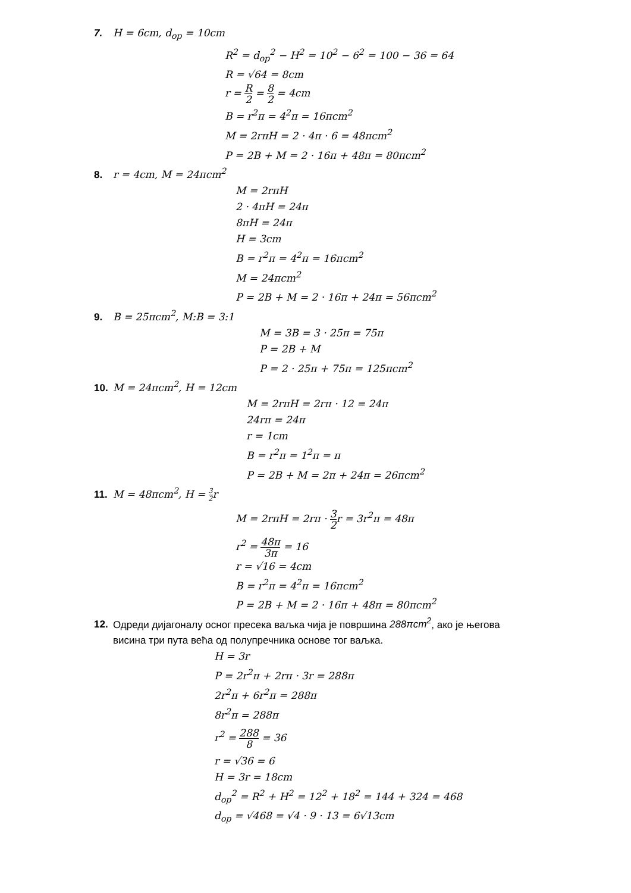7. H = 6cm, d<sub>op</sub> = 10cm
R<sup>2</sup> = d<sub>op</sub><sup>2</sup> − H<sup>2</sup> = 10<sup>2</sup> − 6<sup>2</sup> = 100 − 36 = 64
R = √64 = 8cm
r = R 2 = 8 2 = 4cm
B = r<sup>2</sup>π = 4<sup>2</sup>π = 16πcm<sup>2</sup>
M = 2rπH = 2 · 4π · 6 = 48πcm<sup>2</sup>
P = 2B + M = 2 · 16π + 48π = 80πcm<sup>2</sup>
8. r = 4cm, M = 24πcm<sup>2</sup>
M = 2rπH
2 · 4πH = 24π
8πH = 24π
H = 3cm
B = r<sup>2</sup>π = 4<sup>2</sup>π = 16πcm<sup>2</sup>
M = 24πcm<sup>2</sup>
P = 2B + M = 2 · 16π + 24π = 56πcm<sup>2</sup>
9. B = 25πcm<sup>2</sup>, M:B = 3:1
M = 3B = 3 · 25π = 75π
P = 2B + M
P = 2 · 25π + 75π = 125πcm<sup>2</sup>
10. M = 24πcm<sup>2</sup>, H = 12cm
M = 2rπH = 2rπ · 12 = 24π
24rπ = 24π
r = 1cm
B = r<sup>2</sup>π = 1<sup>2</sup>π = π
P = 2B + M = 2π + 24π = 26πcm<sup>2</sup>
11. M = 48πcm<sup>2</sup>, H = 3 2r
M = 2rπH = 2rπ · 3 2r = 3r<sup>2</sup>π = 48π
r<sup>2</sup> = 48π 3π = 16
r = √16 = 4cm
B = r<sup>2</sup>π = 4<sup>2</sup>π = 16πcm<sup>2</sup>
P = 2B + M = 2 · 16π + 48π = 80πcm<sup>2</sup>
12. Одреди дијагоналу осног пресека ваљка чија је површина 288πcm<sup>2</sup>, ако је његова
висина три пута већа од полупречника основе тог ваљка.
H = 3r
P = 2r<sup>2</sup>π + 2rπ · 3r = 288π
2r<sup>2</sup>π + 6r<sup>2</sup>π = 288π
8r<sup>2</sup>π = 288π
r<sup>2</sup> = 288 8 = 36
r = √36 = 6
H = 3r = 18cm
d<sub>op</sub><sup>2</sup> = R<sup>2</sup> + H<sup>2</sup> = 12<sup>2</sup> + 18<sup>2</sup> = 144 + 324 = 468
d<sub>op</sub> = √468 = √4 · 9 · 13 = 6√13cm